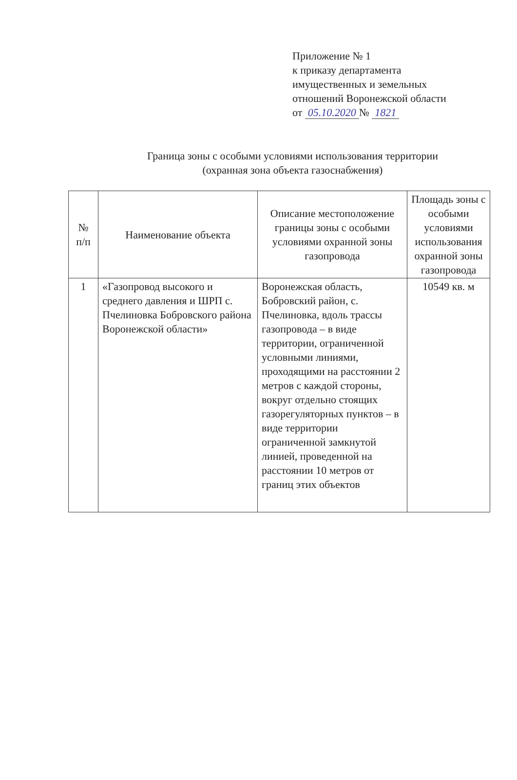Приложение № 1
к приказу департамента
имущественных и земельных
отношений Воронежской области
от 05.10.2020 № 1821
Граница зоны с особыми условиями использования территории
(охранная зона объекта газоснабжения)
| № п/п | Наименование объекта | Описание местоположение границы зоны с особыми условиями охранной зоны газопровода | Площадь зоны с особыми условиями использования охранной зоны газопровода |
| --- | --- | --- | --- |
| 1 | «Газопровод высокого и среднего давления и ШРП с. Пчелиновка Бобровского района Воронежской области» | Воронежская область, Бобровский район, с. Пчелиновка, вдоль трассы газопровода – в виде территории, ограниченной условными линиями, проходящими на расстоянии 2 метров с каждой стороны, вокруг отдельно стоящих газорегуляторных пунктов – в виде территории ограниченной замкнутой линией, проведенной на расстоянии 10 метров от границ этих объектов | 10549 кв. м |